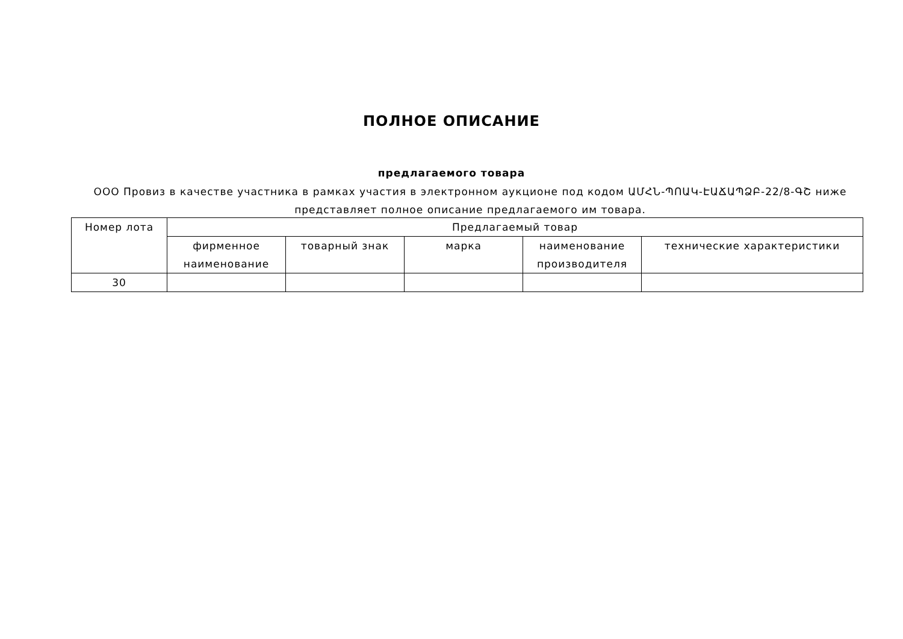ПОЛНОЕ ОПИСАНИЕ
предлагаемого товара
ООО Провиз в качестве участника в рамках участия в электронном аукционе под кодом ԱՄՀՆ-ՊՈԱԿ-ԷԱՃԱՊՁԲ-22/8-ԳՇ ниже представляет полное описание предлагаемого им товара.
| Номер лота | Предлагаемый товар | | | | |
| --- | --- | --- | --- | --- | --- |
| | фирменное наименование | товарный знак | марка | наименование производителя | технические характеристики |
| 30 | | | | | |